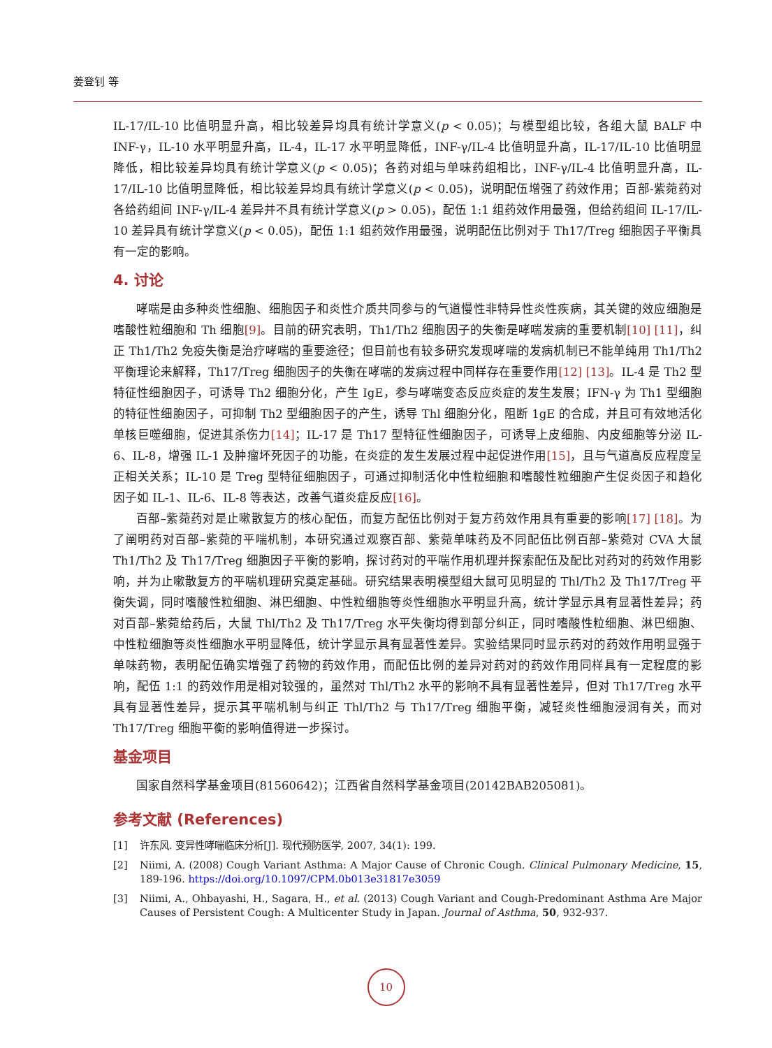姜登钊 等
IL-17/IL-10 比值明显升高，相比较差异均具有统计学意义(p < 0.05)；与模型组比较，各组大鼠 BALF 中 INF-γ，IL-10 水平明显升高，IL-4，IL-17 水平明显降低，INF-γ/IL-4 比值明显升高，IL-17/IL-10 比值明显降低，相比较差异均具有统计学意义(p < 0.05)；各药对组与单味药组相比，INF-γ/IL-4 比值明显升高，IL-17/IL-10 比值明显降低，相比较差异均具有统计学意义(p < 0.05)，说明配伍增强了药效作用；百部-紫菀药对各给药组间 INF-γ/IL-4 差异并不具有统计学意义(p > 0.05)，配伍 1:1 组药效作用最强，但给药组间 IL-17/IL-10 差异具有统计学意义(p < 0.05)，配伍 1:1 组药效作用最强，说明配伍比例对于 Th17/Treg 细胞因子平衡具有一定的影响。
4. 讨论
哮喘是由多种炎性细胞、细胞因子和炎性介质共同参与的气道慢性非特异性炎性疾病，其关键的效应细胞是嗜酸性粒细胞和 Th 细胞[9]。目前的研究表明，Th1/Th2 细胞因子的失衡是哮喘发病的重要机制[10] [11]，纠正 Th1/Th2 免疫失衡是治疗哮喘的重要途径；但目前也有较多研究发现哮喘的发病机制已不能单纯用 Th1/Th2 平衡理论来解释，Th17/Treg 细胞因子的失衡在哮喘的发病过程中同样存在重要作用[12] [13]。IL-4 是 Th2 型特征性细胞因子，可诱导 Th2 细胞分化，产生 IgE，参与哮喘变态反应炎症的发生发展；IFN-γ 为 Th1 型细胞的特征性细胞因子，可抑制 Th2 型细胞因子的产生，诱导 Thl 细胞分化，阻断 1gE 的合成，并且可有效地活化单核巨噬细胞，促进其杀伤力[14]；IL-17 是 Th17 型特征性细胞因子，可诱导上皮细胞、内皮细胞等分泌 IL-6、IL-8，增强 IL-1 及肿瘤坏死因子的功能，在炎症的发生发展过程中起促进作用[15]，且与气道高反应程度呈正相关关系；IL-10 是 Treg 型特征细胞因子，可通过抑制活化中性粒细胞和嗜酸性粒细胞产生促炎因子和趋化因子如 IL-1、IL-6、IL-8 等表达，改善气道炎症反应[16]。
百部–紫菀药对是止嗽散复方的核心配伍，而复方配伍比例对于复方药效作用具有重要的影响[17] [18]。为了阐明药对百部–紫菀的平喘机制，本研究通过观察百部、紫菀单味药及不同配伍比例百部–紫菀对 CVA 大鼠 Th1/Th2 及 Th17/Treg 细胞因子平衡的影响，探讨药对的平喘作用机理并探索配伍及配比对药对的药效作用影响，并为止嗽散复方的平喘机理研究奠定基础。研究结果表明模型组大鼠可见明显的 Thl/Th2 及 Th17/Treg 平衡失调，同时嗜酸性粒细胞、淋巴细胞、中性粒细胞等炎性细胞水平明显升高，统计学显示具有显著性差异；药对百部–紫菀给药后，大鼠 Thl/Th2 及 Th17/Treg 水平失衡均得到部分纠正，同时嗜酸性粒细胞、淋巴细胞、中性粒细胞等炎性细胞水平明显降低，统计学显示具有显著性差异。实验结果同时显示药对的药效作用明显强于单味药物，表明配伍确实增强了药物的药效作用，而配伍比例的差异对药对的药效作用同样具有一定程度的影响，配伍 1:1 的药效作用是相对较强的，虽然对 Thl/Th2 水平的影响不具有显著性差异，但对 Th17/Treg 水平具有显著性差异，提示其平喘机制与纠正 Thl/Th2 与 Th17/Treg 细胞平衡，减轻炎性细胞浸润有关，而对 Th17/Treg 细胞平衡的影响值得进一步探讨。
基金项目
国家自然科学基金项目(81560642)；江西省自然科学基金项目(20142BAB205081)。
参考文献 (References)
[1] 许东风. 变异性哮喘临床分析[J]. 现代预防医学, 2007, 34(1): 199.
[2] Niimi, A. (2008) Cough Variant Asthma: A Major Cause of Chronic Cough. Clinical Pulmonary Medicine, 15, 189-196. https://doi.org/10.1097/CPM.0b013e31817e3059
[3] Niimi, A., Ohbayashi, H., Sagara, H., et al. (2013) Cough Variant and Cough-Predominant Asthma Are Major Causes of Persistent Cough: A Multicenter Study in Japan. Journal of Asthma, 50, 932-937.
10